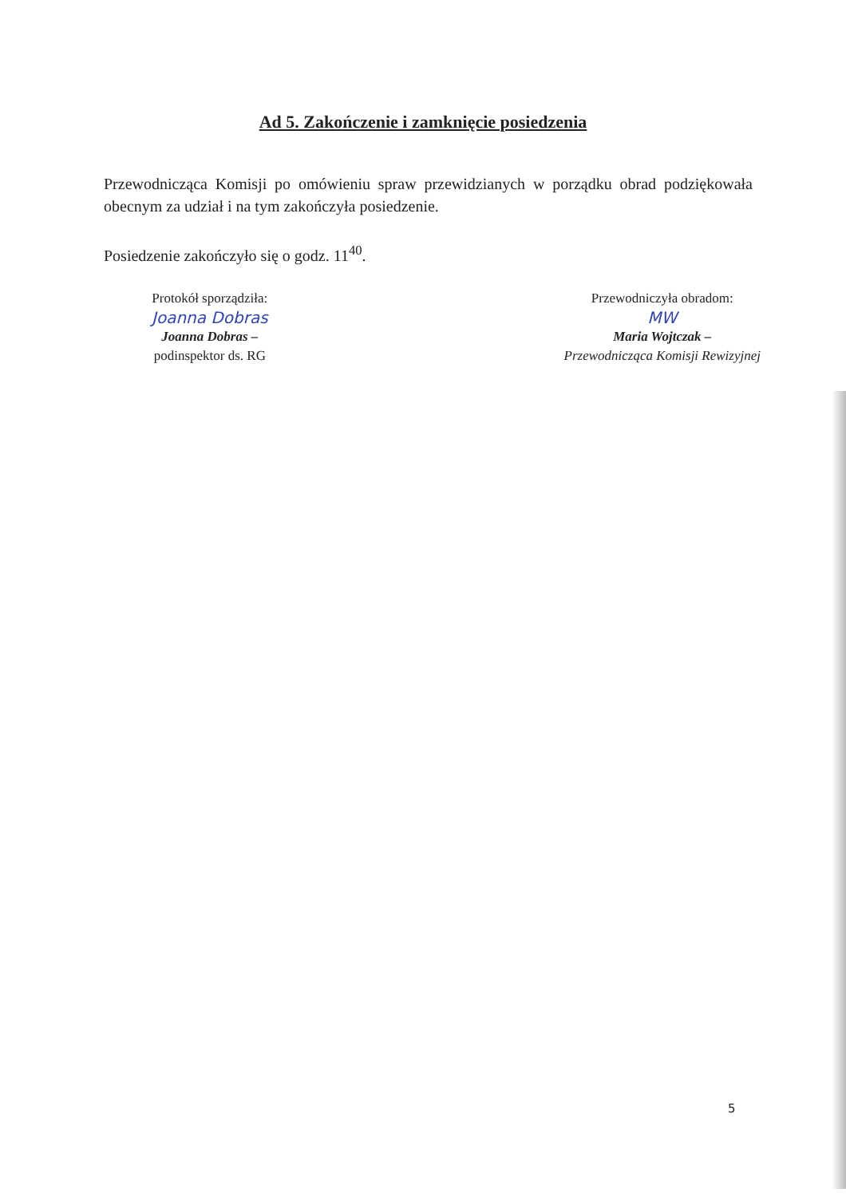Ad 5. Zakończenie i zamknięcie posiedzenia
Przewodnicząca Komisji po omówieniu spraw przewidzianych w porządku obrad podziękowała obecnym za udział i na tym zakończyła posiedzenie.
Posiedzenie zakończyło się o godz. 11<sup>40</sup>.
Protokół sporządziła:
Joanna Dobras
Joanna Dobras –
podinspektor ds. RG
Przewodniczyła obradom:
MW
Maria Wojtczak –
Przewodnicząca Komisji Rewizyjnej
5